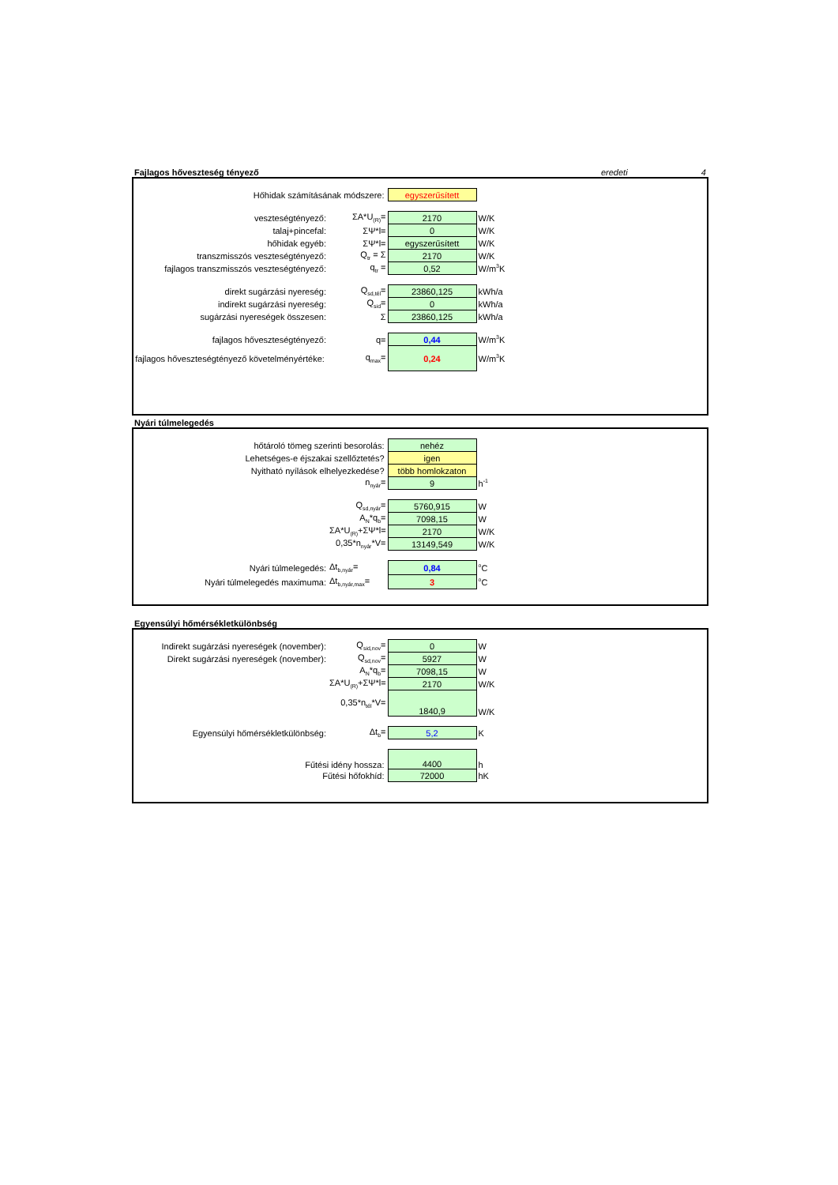Fajlagos hőveszteség tényező eredeti 4
| Hőhidak számításának módszere: | | egyszerűsített | |
| veszteségtényező: | ΣA*U<sub>(R)</sub>= | 2170 | W/K |
| talaj+pincefal: | ΣΨ*l= | 0 | W/K |
| hőhidak egyéb: | ΣΨ*l= | egyszerűsített | W/K |
| transzmisszós veszteségtényező: | Q<sub>tr</sub> = Σ | 2170 | W/K |
| fajlagos transzmisszós veszteségtényező: | q<sub>tr</sub> = | 0,52 | W/m<sup>3</sup>K |
| direkt sugárzási nyereség: | Q<sub>sd,tél</sub>= | 23860,125 | kWh/a |
| indirekt sugárzási nyereség: | Q<sub>sid</sub>= | 0 | kWh/a |
| sugárzási nyereségek összesen: | Σ | 23860,125 | kWh/a |
| fajlagos hőveszteségtényező: | q= | 0,44 | W/m<sup>3</sup>K |
| fajlagos hőveszteségtényező követelményértéke: | q<sub>max</sub>= | 0,24 | W/m<sup>3</sup>K |
Nyári túlmelegedés
| hőtároló tömeg szerinti besorolás: | | nehéz | |
| Lehetséges-e éjszakai szellőztetés? | | igen | |
| Nyitható nyílások elhelyezkedése? | | több homlokzaton | |
| | n<sub>nyár</sub>= | 9 | h<sup>-1</sup> |
| | Q<sub>sd,nyár</sub>= | 5760,915 | W |
| | A<sub>N</sub>*q<sub>b</sub>= | 7098,15 | W |
| | ΣA*U<sub>(R)</sub>+ΣΨ*l= | 2170 | W/K |
| | 0,35*n<sub>nyár</sub>*V= | 13149,549 | W/K |
| Nyári túlmelegedés: | Δt<sub>b,nyár</sub>= | 0,84 | <sup>o</sup> C |
| Nyári túlmelegedés maximuma: | Δt<sub>b,nyár,max</sub>= | 3 | <sup>o</sup> C |
Egyensúlyi hőmérsékletkülönbség
| Indirekt sugárzási nyereségek (november): | Q<sub>sid,nov</sub>= | 0 | W |
| Direkt sugárzási nyereségek (november): | Q<sub>sd,nov</sub>= | 5927 | W |
| | A<sub>N</sub>*q<sub>b</sub>= | 7098,15 | W |
| | ΣA*U<sub>(R)</sub>+ΣΨ*l= | 2170 | W/K |
| | 0,35*n<sub>tél</sub>*V= | 1840,9 | W/K |
| Egyensúlyi hőmérsékletkülönbség: | Δt<sub>b</sub>= | 5,2 | K |
| Fűtési idény hossza: | | 4400 | h |
| Fűtési hőfokhíd: | | 72000 | hK |